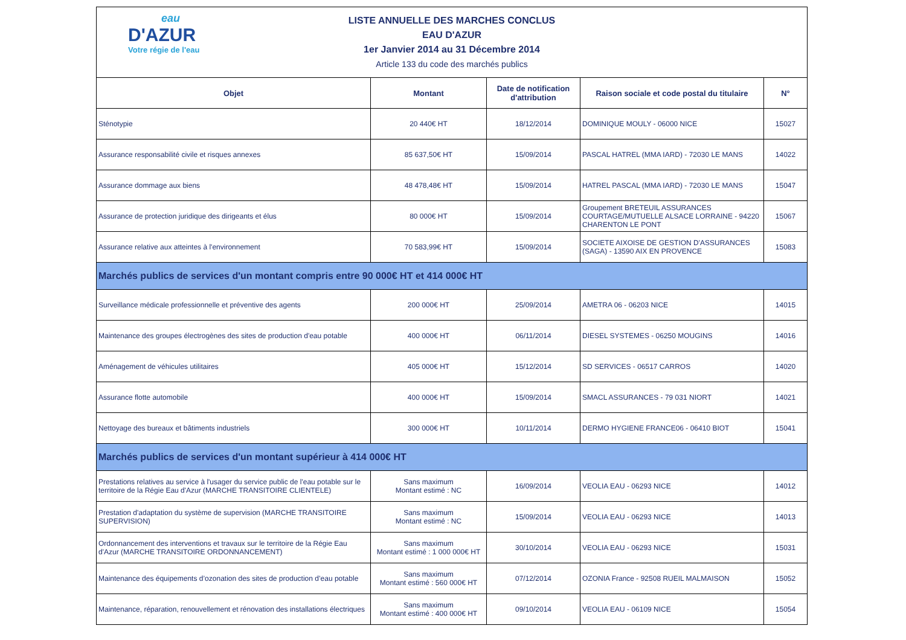| eau D'AZUR Votre régie de l'eau LISTE ANNUELLE DES MARCHES CONCLUS EAU D'AZUR 1er Janvier 2014 au 31 Décembre 2014 Article 133 du code des marchés publics | | | | |
| Objet | Montant | Date de notification d'attribution | Raison sociale et code postal du titulaire | N° |
| Sténotypie | 20 440€ HT | 18/12/2014 | DOMINIQUE MOULY - 06000 NICE | 15027 |
| Assurance responsabilité civile et risques annexes | 85 637,50€ HT | 15/09/2014 | PASCAL HATREL (MMA IARD) - 72030 LE MANS | 14022 |
| Assurance dommage aux biens | 48 478,48€ HT | 15/09/2014 | HATREL PASCAL (MMA IARD) - 72030 LE MANS | 15047 |
| Assurance de protection juridique des dirigeants et élus | 80 000€ HT | 15/09/2014 | Groupement BRETEUIL ASSURANCES COURTAGE/MUTUELLE ALSACE LORRAINE - 94220 CHARENTON LE PONT | 15067 |
| Assurance relative aux atteintes à l'environnement | 70 583,99€ HT | 15/09/2014 | SOCIETE AIXOISE DE GESTION D'ASSURANCES (SAGA) - 13590 AIX EN PROVENCE | 15083 |
| Marchés publics de services d'un montant compris entre 90 000€ HT et 414 000€ HT | | | | |
| Surveillance médicale professionnelle et préventive des agents | 200 000€ HT | 25/09/2014 | AMETRA 06 - 06203 NICE | 14015 |
| Maintenance des groupes électrogènes des sites de production d'eau potable | 400 000€ HT | 06/11/2014 | DIESEL SYSTEMES - 06250 MOUGINS | 14016 |
| Aménagement de véhicules utilitaires | 405 000€ HT | 15/12/2014 | SD SERVICES - 06517 CARROS | 14020 |
| Assurance flotte automobile | 400 000€ HT | 15/09/2014 | SMACL ASSURANCES - 79 031 NIORT | 14021 |
| Nettoyage des bureaux et bâtiments industriels | 300 000€ HT | 10/11/2014 | DERMO HYGIENE FRANCE06 - 06410 BIOT | 15041 |
| Marchés publics de services d'un montant supérieur à 414 000€ HT | | | | |
| Prestations relatives au service à l'usager du service public de l'eau potable sur le territoire de la Régie Eau d'Azur (MARCHE TRANSITOIRE CLIENTELE) | Sans maximum Montant estimé : NC | 16/09/2014 | VEOLIA EAU - 06293 NICE | 14012 |
| Prestation d'adaptation du système de supervision (MARCHE TRANSITOIRE SUPERVISION) | Sans maximum Montant estimé : NC | 15/09/2014 | VEOLIA EAU - 06293 NICE | 14013 |
| Ordonnancement des interventions et travaux sur le territoire de la Régie Eau d'Azur (MARCHE TRANSITOIRE ORDONNANCEMENT) | Sans maximum Montant estimé : 1 000 000€ HT | 30/10/2014 | VEOLIA EAU - 06293 NICE | 15031 |
| Maintenance des équipements d’ozonation des sites de production d’eau potable | Sans maximum Montant estimé : 560 000€ HT | 07/12/2014 | OZONIA France - 92508 RUEIL MALMAISON | 15052 |
| Maintenance, réparation, renouvellement et rénovation des installations électriques | Sans maximum Montant estimé : 400 000€ HT | 09/10/2014 | VEOLIA EAU - 06109 NICE | 15054 |